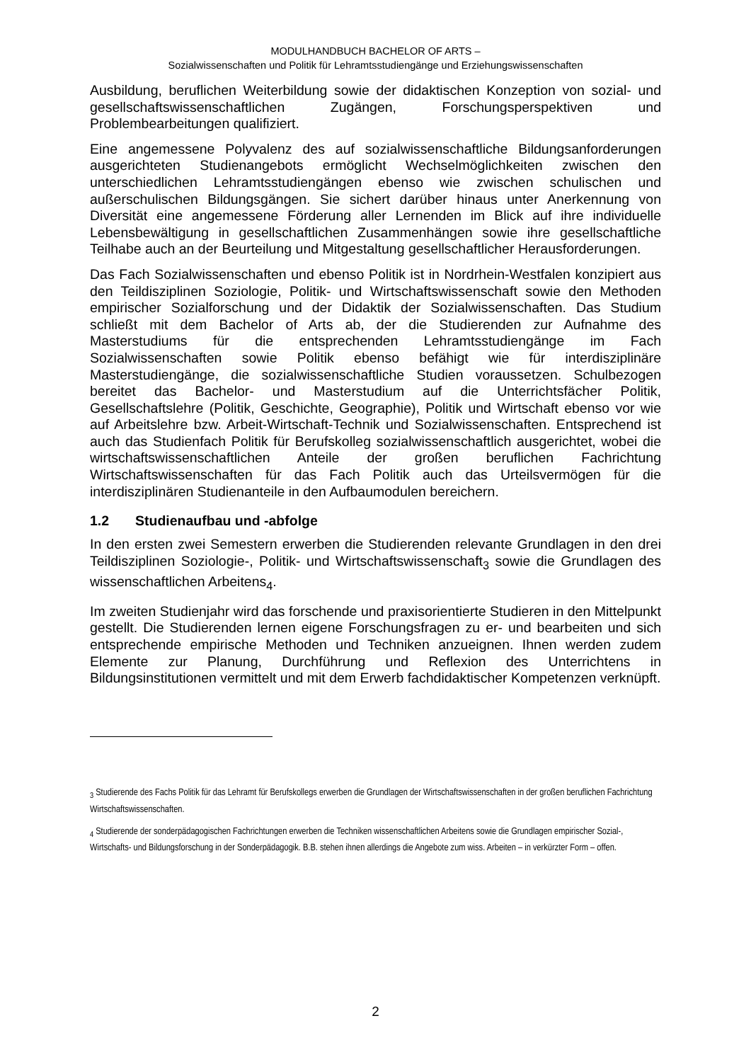MODULHANDBUCH BACHELOR OF ARTS –
Sozialwissenschaften und Politik für Lehramtsstudiengänge und Erziehungswissenschaften
Ausbildung, beruflichen Weiterbildung sowie der didaktischen Konzeption von sozial- und gesellschaftswissenschaftlichen Zugängen, Forschungsperspektiven und Problembearbeitungen qualifiziert.
Eine angemessene Polyvalenz des auf sozialwissenschaftliche Bildungsanforderungen ausgerichteten Studienangebots ermöglicht Wechselmöglichkeiten zwischen den unterschiedlichen Lehramtsstudiengängen ebenso wie zwischen schulischen und außerschulischen Bildungsgängen. Sie sichert darüber hinaus unter Anerkennung von Diversität eine angemessene Förderung aller Lernenden im Blick auf ihre individuelle Lebensbewältigung in gesellschaftlichen Zusammenhängen sowie ihre gesellschaftliche Teilhabe auch an der Beurteilung und Mitgestaltung gesellschaftlicher Herausforderungen.
Das Fach Sozialwissenschaften und ebenso Politik ist in Nordrhein-Westfalen konzipiert aus den Teildisziplinen Soziologie, Politik- und Wirtschaftswissenschaft sowie den Methoden empirischer Sozialforschung und der Didaktik der Sozialwissenschaften. Das Studium schließt mit dem Bachelor of Arts ab, der die Studierenden zur Aufnahme des Masterstudiums für die entsprechenden Lehramtsstudiengänge im Fach Sozialwissenschaften sowie Politik ebenso befähigt wie für interdisziplinäre Masterstudiengänge, die sozialwissenschaftliche Studien voraussetzen. Schulbezogen bereitet das Bachelor- und Masterstudium auf die Unterrichtsfächer Politik, Gesellschaftslehre (Politik, Geschichte, Geographie), Politik und Wirtschaft ebenso vor wie auf Arbeitslehre bzw. Arbeit-Wirtschaft-Technik und Sozialwissenschaften. Entsprechend ist auch das Studienfach Politik für Berufskolleg sozialwissenschaftlich ausgerichtet, wobei die wirtschaftswissenschaftlichen Anteile der großen beruflichen Fachrichtung Wirtschaftswissenschaften für das Fach Politik auch das Urteilsvermögen für die interdisziplinären Studienanteile in den Aufbaumodulen bereichern.
1.2 Studienaufbau und -abfolge
In den ersten zwei Semestern erwerben die Studierenden relevante Grundlagen in den drei Teildisziplinen Soziologie-, Politik- und Wirtschaftswissenschaft<sub>3</sub> sowie die Grundlagen des wissenschaftlichen Arbeitens<sub>4</sub>.
Im zweiten Studienjahr wird das forschende und praxisorientierte Studieren in den Mittelpunkt gestellt. Die Studierenden lernen eigene Forschungsfragen zu er- und bearbeiten und sich entsprechende empirische Methoden und Techniken anzueignen. Ihnen werden zudem Elemente zur Planung, Durchführung und Reflexion des Unterrichtens in Bildungsinstitutionen vermittelt und mit dem Erwerb fachdidaktischer Kompetenzen verknüpft.
<sub>3</sub> Studierende des Fachs Politik für das Lehramt für Berufskollegs erwerben die Grundlagen der Wirtschaftswissenschaften in der großen beruflichen Fachrichtung Wirtschaftswissenschaften.
<sub>4</sub> Studierende der sonderpädagogischen Fachrichtungen erwerben die Techniken wissenschaftlichen Arbeitens sowie die Grundlagen empirischer Sozial-, Wirtschafts- und Bildungsforschung in der Sonderpädagogik. B.B. stehen ihnen allerdings die Angebote zum wiss. Arbeiten – in verkürzter Form – offen.
2